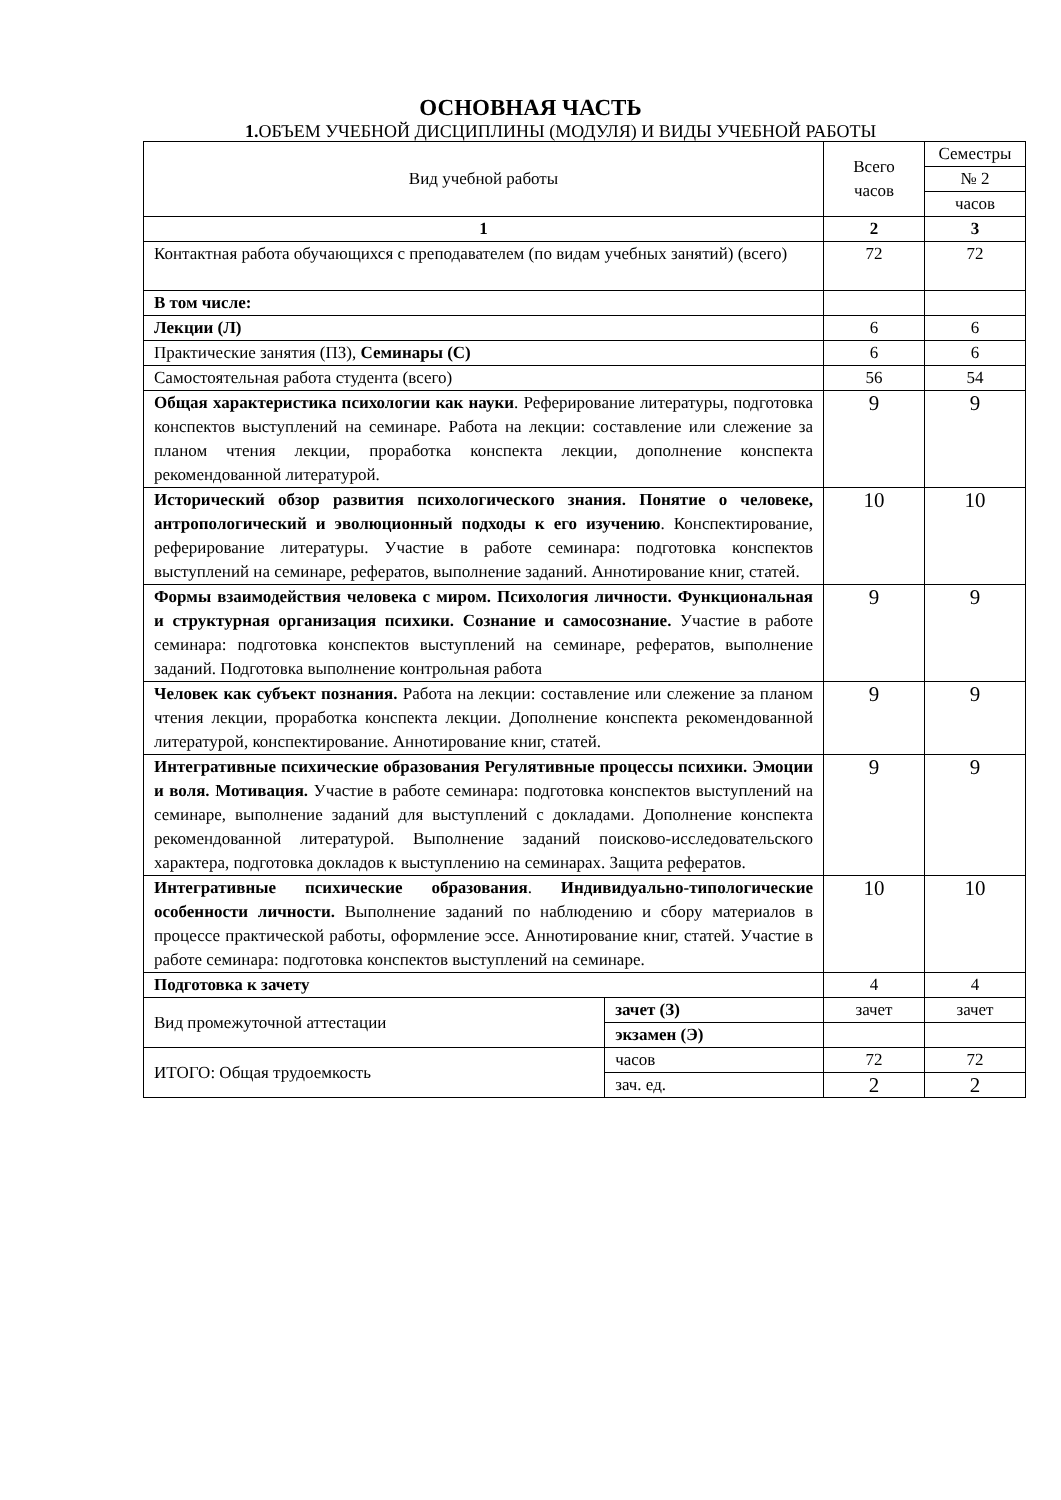ОСНОВНАЯ ЧАСТЬ
1. ОБЪЕМ УЧЕБНОЙ ДИСЦИПЛИНЫ (МОДУЛЯ) И ВИДЫ УЧЕБНОЙ РАБОТЫ
| Вид учебной работы | | Всего часов | Семестры |
| | | | № 2 |
| | | | часов |
| 1 | | 2 | 3 |
| Контактная работа обучающихся с преподавателем (по видам учебных занятий) (всего) | | 72 | 72 |
| В том числе: | | | |
| Лекции (Л) | | 6 | 6 |
| Практические занятия (ПЗ), Семинары (С) | | 6 | 6 |
| Самостоятельная работа студента (всего) | | 56 | 54 |
| Общая характеристика психологии как науки . Реферирование литературы, подготовка конспектов выступлений на семинаре. Работа на лекции: составление или слежение за планом чтения лекции, проработка конспекта лекции, дополнение конспекта рекомендованной литературой. | | 9 | 9 |
| Исторический обзор развития психологического знания. Понятие о человеке, антропологический и эволюционный подходы к его изучению . Конспектирование, реферирование литературы. Участие в работе семинара: подготовка конспектов выступлений на семинаре, рефератов, выполнение заданий. Аннотирование книг, статей. | | 10 | 10 |
| Формы взаимодействия человека с миром. Психология личности. Функциональная и структурная организация психики. Сознание и самосознание. Участие в работе семинара: подготовка конспектов выступлений на семинаре, рефератов, выполнение заданий. Подготовка выполнение контрольная работа | | 9 | 9 |
| Человек как субъект познания. Работа на лекции: составление или слежение за планом чтения лекции, проработка конспекта лекции. Дополнение конспекта рекомендованной литературой, конспектирование. Аннотирование книг, статей. | | 9 | 9 |
| Интегративные психические образования Регулятивные процессы психики. Эмоции и воля. Мотивация. Участие в работе семинара: подготовка конспектов выступлений на семинаре, выполнение заданий для выступлений с докладами. Дополнение конспекта рекомендованной литературой. Выполнение заданий поисково-исследовательского характера, подготовка докладов к выступлению на семинарах. Защита рефератов. | | 9 | 9 |
| Интегративные психические образования . Индивидуально-типологические особенности личности. Выполнение заданий по наблюдению и сбору материалов в процессе практической работы, оформление эссе. Аннотирование книг, статей. Участие в работе семинара: подготовка конспектов выступлений на семинаре. | | 10 | 10 |
| Подготовка к зачету | | 4 | 4 |
| Вид промежуточной аттестации | зачет (З) | зачет | зачет |
| | экзамен (Э) | | |
| ИТОГО: Общая трудоемкость | часов | 72 | 72 |
| | зач. ед. | 2 | 2 |